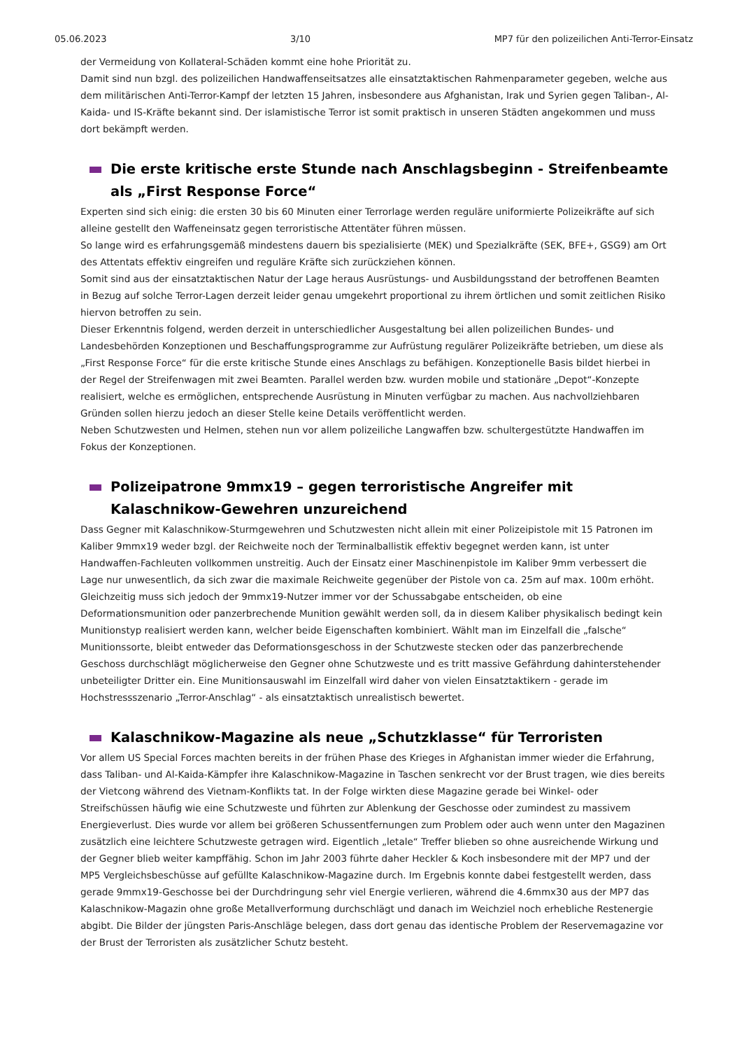05.06.2023 3/10 MP7 für den polizeilichen Anti-Terror-Einsatz
der Vermeidung von Kollateral-Schäden kommt eine hohe Priorität zu.
Damit sind nun bzgl. des polizeilichen Handwaffenseitsatzes alle einsatztaktischen Rahmenparameter gegeben, welche aus dem militärischen Anti-Terror-Kampf der letzten 15 Jahren, insbesondere aus Afghanistan, Irak und Syrien gegen Taliban-, Al-Kaida- und IS-Kräfte bekannt sind. Der islamistische Terror ist somit praktisch in unseren Städten angekommen und muss dort bekämpft werden.
Die erste kritische erste Stunde nach Anschlagsbeginn - Streifenbeamte als „First Response Force“
Experten sind sich einig: die ersten 30 bis 60 Minuten einer Terrorlage werden reguläre uniformierte Polizeikräfte auf sich alleine gestellt den Waffeneinsatz gegen terroristische Attentäter führen müssen.
So lange wird es erfahrungsgemäß mindestens dauern bis spezialisierte (MEK) und Spezialkräfte (SEK, BFE+, GSG9) am Ort des Attentats effektiv eingreifen und reguläre Kräfte sich zurückziehen können.
Somit sind aus der einsatztaktischen Natur der Lage heraus Ausrüstungs- und Ausbildungsstand der betroffenen Beamten in Bezug auf solche Terror-Lagen derzeit leider genau umgekehrt proportional zu ihrem örtlichen und somit zeitlichen Risiko hiervon betroffen zu sein.
Dieser Erkenntnis folgend, werden derzeit in unterschiedlicher Ausgestaltung bei allen polizeilichen Bundes- und Landesbehörden Konzeptionen und Beschaffungsprogramme zur Aufrüstung regulärer Polizeikräfte betrieben, um diese als „First Response Force“ für die erste kritische Stunde eines Anschlags zu befähigen. Konzeptionelle Basis bildet hierbei in der Regel der Streifenwagen mit zwei Beamten. Parallel werden bzw. wurden mobile und stationäre „Depot“-Konzepte realisiert, welche es ermöglichen, entsprechende Ausrüstung in Minuten verfügbar zu machen. Aus nachvollziehbaren Gründen sollen hierzu jedoch an dieser Stelle keine Details veröffentlicht werden.
Neben Schutzwesten und Helmen, stehen nun vor allem polizeiliche Langwaffen bzw. schultergestützte Handwaffen im Fokus der Konzeptionen.
Polizeipatrone 9mmx19 – gegen terroristische Angreifer mit Kalaschnikow-Gewehren unzureichend
Dass Gegner mit Kalaschnikow-Sturmgewehren und Schutzwesten nicht allein mit einer Polizeipistole mit 15 Patronen im Kaliber 9mmx19 weder bzgl. der Reichweite noch der Terminalballistik effektiv begegnet werden kann, ist unter Handwaffen-Fachleuten vollkommen unstreitig. Auch der Einsatz einer Maschinenpistole im Kaliber 9mm verbessert die Lage nur unwesentlich, da sich zwar die maximale Reichweite gegenüber der Pistole von ca. 25m auf max. 100m erhöht. Gleichzeitig muss sich jedoch der 9mmx19-Nutzer immer vor der Schussabgabe entscheiden, ob eine Deformationsmunition oder panzerbrechende Munition gewählt werden soll, da in diesem Kaliber physikalisch bedingt kein Munitionstyp realisiert werden kann, welcher beide Eigenschaften kombiniert. Wählt man im Einzelfall die „falsche“ Munitionssorte, bleibt entweder das Deformationsgeschoss in der Schutzweste stecken oder das panzerbrechende Geschoss durchschlägt möglicherweise den Gegner ohne Schutzweste und es tritt massive Gefährdung dahinterstehender unbeteiligter Dritter ein. Eine Munitionsauswahl im Einzelfall wird daher von vielen Einsatztaktikern - gerade im Hochstressszenario „Terror-Anschlag“ - als einsatztaktisch unrealistisch bewertet.
Kalaschnikow-Magazine als neue „Schutzklasse“ für Terroristen
Vor allem US Special Forces machten bereits in der frühen Phase des Krieges in Afghanistan immer wieder die Erfahrung, dass Taliban- und Al-Kaida-Kämpfer ihre Kalaschnikow-Magazine in Taschen senkrecht vor der Brust tragen, wie dies bereits der Vietcong während des Vietnam-Konflikts tat. In der Folge wirkten diese Magazine gerade bei Winkel- oder Streifschüssen häufig wie eine Schutzweste und führten zur Ablenkung der Geschosse oder zumindest zu massivem Energieverlust. Dies wurde vor allem bei größeren Schussentfernungen zum Problem oder auch wenn unter den Magazinen zusätzlich eine leichtere Schutzweste getragen wird. Eigentlich „letale“ Treffer blieben so ohne ausreichende Wirkung und der Gegner blieb weiter kampffähig. Schon im Jahr 2003 führte daher Heckler & Koch insbesondere mit der MP7 und der MP5 Vergleichsbeschüsse auf gefüllte Kalaschnikow-Magazine durch. Im Ergebnis konnte dabei festgestellt werden, dass gerade 9mmx19-Geschosse bei der Durchdringung sehr viel Energie verlieren, während die 4.6mmx30 aus der MP7 das Kalaschnikow-Magazin ohne große Metallverformung durchschlägt und danach im Weichziel noch erhebliche Restenergie abgibt. Die Bilder der jüngsten Paris-Anschläge belegen, dass dort genau das identische Problem der Reservemagazine vor der Brust der Terroristen als zusätzlicher Schutz besteht.